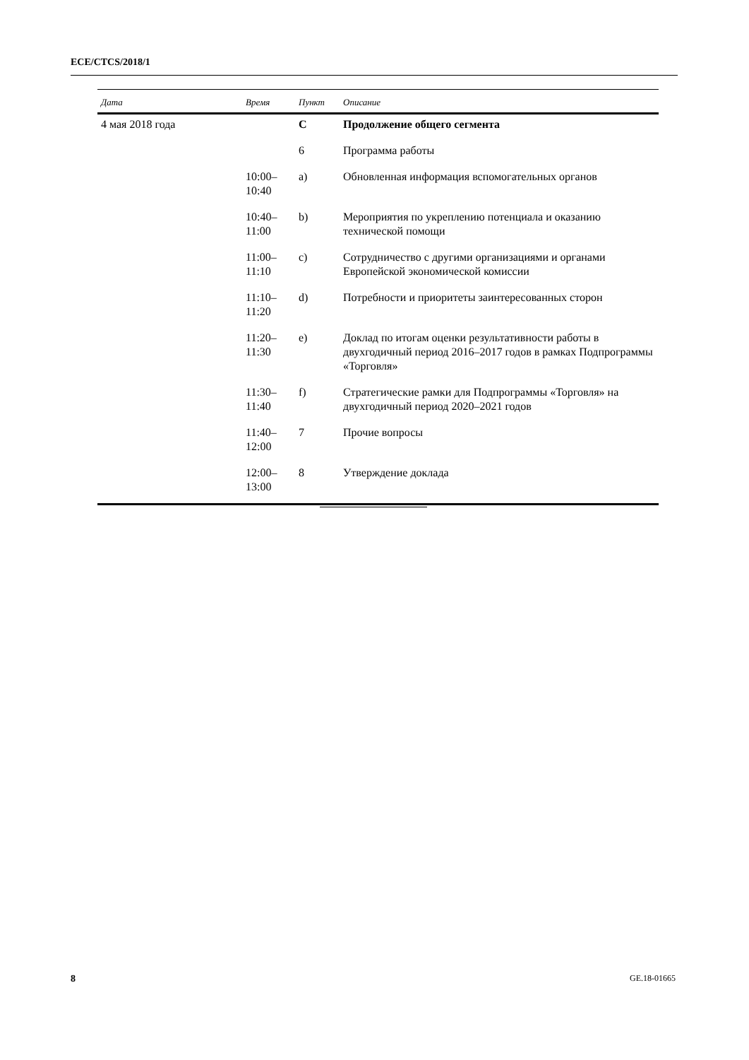ECE/CTCS/2018/1
| Дата | Время | Пункт | Описание |
| --- | --- | --- | --- |
| 4 мая 2018 года | | C | Продолжение общего сегмента |
| | | 6 | Программа работы |
| | 10:00– 10:40 | a) | Обновленная информация вспомогательных органов |
| | 10:40– 11:00 | b) | Мероприятия по укреплению потенциала и оказанию технической помощи |
| | 11:00– 11:10 | c) | Сотрудничество с другими организациями и органами Европейской экономической комиссии |
| | 11:10– 11:20 | d) | Потребности и приоритеты заинтересованных сторон |
| | 11:20– 11:30 | e) | Доклад по итогам оценки результативности работы в двухгодичный период 2016–2017 годов в рамках Подпрограммы «Торговля» |
| | 11:30– 11:40 | f) | Стратегические рамки для Подпрограммы «Торговля» на двухгодичный период 2020–2021 годов |
| | 11:40– 12:00 | 7 | Прочие вопросы |
| | 12:00– 13:00 | 8 | Утверждение доклада |
8 GE.18-01665